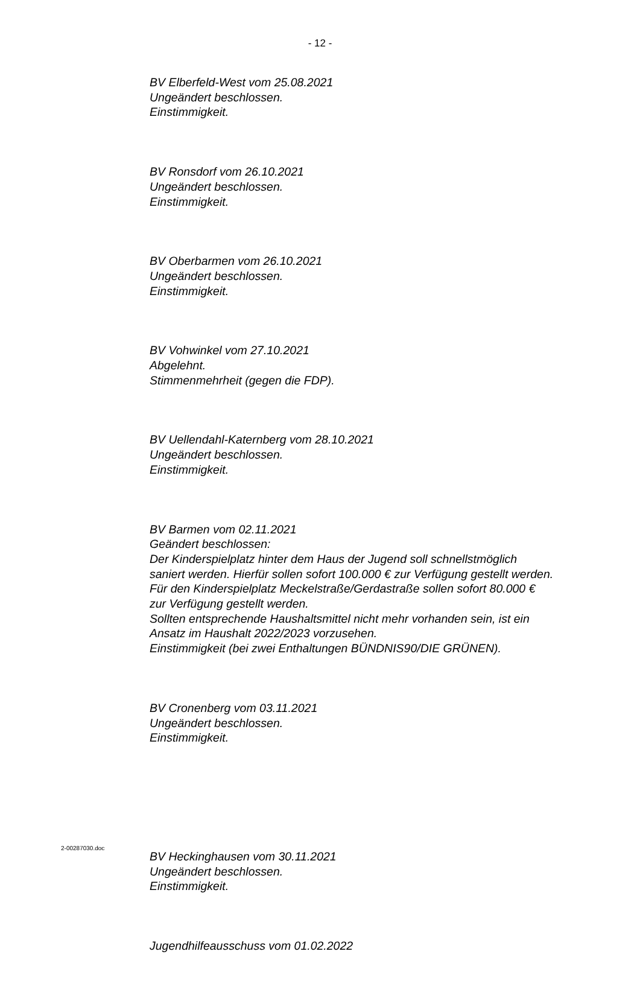- 12 -
BV Elberfeld-West vom 25.08.2021
Ungeändert beschlossen.
Einstimmigkeit.
BV Ronsdorf vom 26.10.2021
Ungeändert beschlossen.
Einstimmigkeit.
BV Oberbarmen vom 26.10.2021
Ungeändert beschlossen.
Einstimmigkeit.
BV Vohwinkel vom 27.10.2021
Abgelehnt.
Stimmenmehrheit (gegen die FDP).
BV Uellendahl-Katernberg vom 28.10.2021
Ungeändert beschlossen.
Einstimmigkeit.
BV Barmen vom 02.11.2021
Geändert beschlossen:
Der Kinderspielplatz hinter dem Haus der Jugend soll schnellstmöglich saniert werden. Hierfür sollen sofort 100.000 € zur Verfügung gestellt werden.
Für den Kinderspielplatz Meckelstraße/Gerdastraße sollen sofort 80.000 € zur Verfügung gestellt werden.
Sollten entsprechende Haushaltsmittel nicht mehr vorhanden sein, ist ein Ansatz im Haushalt 2022/2023 vorzusehen.
Einstimmigkeit (bei zwei Enthaltungen BÜNDNIS90/DIE GRÜNEN).
BV Cronenberg vom 03.11.2021
Ungeändert beschlossen.
Einstimmigkeit.
BV Heckinghausen vom 30.11.2021
Ungeändert beschlossen.
Einstimmigkeit.
Jugendhilfeausschuss vom 01.02.2022
2-00287030.doc